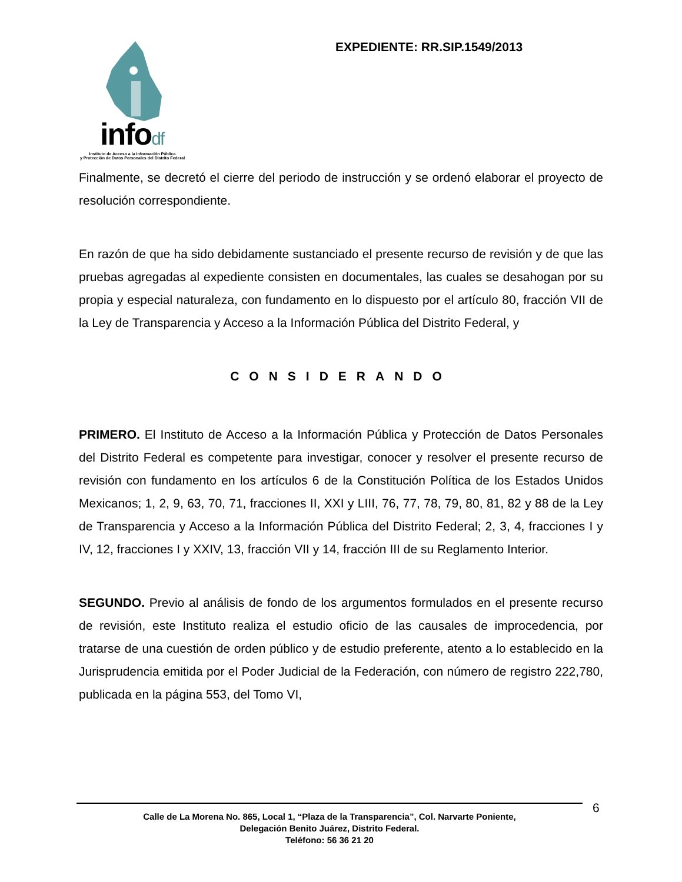infodf
Instituto de Acceso a la Información Pública
y Protección de Datos Personales del Distrito Federal
EXPEDIENTE: RR.SIP.1549/2013
Finalmente, se decretó el cierre del periodo de instrucción y se ordenó elaborar el proyecto de resolución correspondiente.
En razón de que ha sido debidamente sustanciado el presente recurso de revisión y de que las pruebas agregadas al expediente consisten en documentales, las cuales se desahogan por su propia y especial naturaleza, con fundamento en lo dispuesto por el artículo 80, fracción VII de la Ley de Transparencia y Acceso a la Información Pública del Distrito Federal, y
CONSIDERANDO
PRIMERO. El Instituto de Acceso a la Información Pública y Protección de Datos Personales del Distrito Federal es competente para investigar, conocer y resolver el presente recurso de revisión con fundamento en los artículos 6 de la Constitución Política de los Estados Unidos Mexicanos; 1, 2, 9, 63, 70, 71, fracciones II, XXI y LIII, 76, 77, 78, 79, 80, 81, 82 y 88 de la Ley de Transparencia y Acceso a la Información Pública del Distrito Federal; 2, 3, 4, fracciones I y IV, 12, fracciones I y XXIV, 13, fracción VII y 14, fracción III de su Reglamento Interior.
SEGUNDO. Previo al análisis de fondo de los argumentos formulados en el presente recurso de revisión, este Instituto realiza el estudio oficio de las causales de improcedencia, por tratarse de una cuestión de orden público y de estudio preferente, atento a lo establecido en la Jurisprudencia emitida por el Poder Judicial de la Federación, con número de registro 222,780, publicada en la página 553, del Tomo VI,
Calle de La Morena No. 865, Local 1, “Plaza de la Transparencia”, Col. Narvarte Poniente,
Delegación Benito Juárez, Distrito Federal.
Teléfono: 56 36 21 20
6